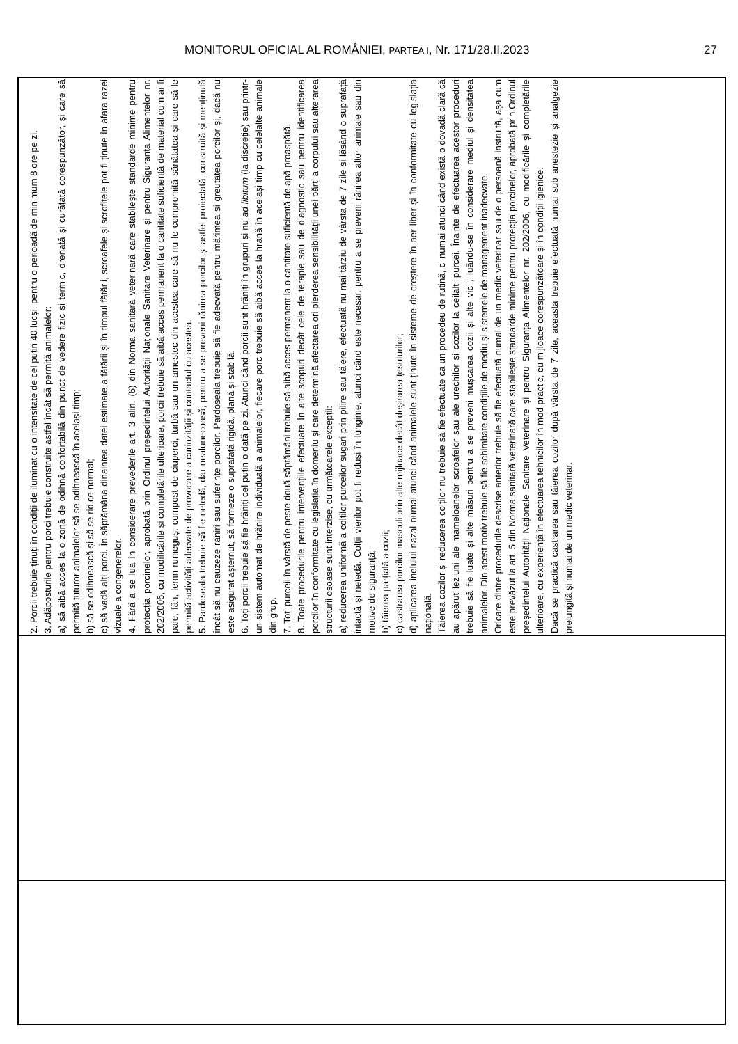MONITORUL OFICIAL AL ROMÂNIEI, PARTEA I, Nr. 171/28.II.2023 27
| 2. Porcii trebuie ținuți în condiții de iluminat cu o intensitate de cel puțin 40 lucși, pentru o perioadă de minimum 8 ore pe zi. 3. Adăposturile pentru porci trebuie construite astfel încât să permită animalelor: a) să aibă acces la o zonă de odihnă confortabilă din punct de vedere fizic și termic, drenată și curățată corespunzător, și care să permită tuturor animalelor să se odihnească în același timp; b) să se odihnească și să se ridice normal; c) să vadă alți porci. În săptămâna dinaintea datei estimate a fătării și în timpul fătării, scroafele și scrofițele pot fi ținute în afara razei vizuale a congenerelor. 4. Fără a se lua în considerare prevederile art. 3 alin. (6) din Norma sanitară veterinară care stabilește standarde minime pentru protecția porcinelor, aprobată prin Ordinul președintelui Autorității Naționale Sanitare Veterinare și pentru Siguranța Alimentelor nr. 202/2006, cu modificările și completările ulterioare, porcii trebuie să aibă acces permanent la o cantitate suficientă de material cum ar fi paie, fân, lemn rumeguș, compost de ciuperci, turbă sau un amestec din acestea care să nu le compromită sănătatea și care să le permită activități adecvate de provocare a curiozității și contactul cu acestea. 5. Pardoseala trebuie să fie netedă, dar nealunecoasă, pentru a se preveni rănirea porcilor și astfel proiectată, construită și menținută încât să nu cauzeze răniri sau suferințe porcilor. Pardoseala trebuie să fie adecvată pentru mărimea și greutatea porcilor și, dacă nu este asigurat așternut, să formeze o suprafață rigidă, plană și stabilă. 6. Toți porcii trebuie să fie hrăniți cel puțin o dată pe zi. Atunci când porcii sunt hrăniți în grupuri și nu ad libitum (la discreție) sau printr-un sistem automat de hrănire individuală a animalelor, fiecare porc trebuie să aibă acces la hrană în același timp cu celelalte animale din grup. 7. Toți purceii în vârstă de peste două săptămâni trebuie să aibă acces permanent la o cantitate suficientă de apă proaspătă. 8. Toate procedurile pentru intervențiile efectuate în alte scopuri decât cele de terapie sau de diagnostic sau pentru identificarea porcilor în conformitate cu legislația în domeniu și care determină afectarea ori pierderea sensibilității unei părți a corpului sau alterarea structurii osoase sunt interzise, cu următoarele excepții: a) reducerea uniformă a colților purceilor sugari prin pilire sau tăiere, efectuată nu mai târziu de vârsta de 7 zile și lăsând o suprafață intactă și netedă. Colții vierilor pot fi reduși în lungime, atunci când este necesar, pentru a se preveni rănirea altor animale sau din motive de siguranță; b) tăierea parțială a cozii; c) castrarea porcilor masculi prin alte mijloace decât deșirarea țesuturilor; d) aplicarea inelului nazal numai atunci când animalele sunt ținute în sisteme de creștere în aer liber și în conformitate cu legislația națională. Tăierea cozilor și reducerea colților nu trebuie să fie efectuate ca un procedeu de rutină, ci numai atunci când există o dovadă clară că au apărut leziuni ale mameloanelor scroafelor sau ale urechilor și cozilor la ceilalți purcei. Înainte de efectuarea acestor proceduri trebuie să fie luate și alte măsuri pentru a se preveni mușcarea cozii și alte vicii, luându-se în considerare mediul și densitatea animalelor. Din acest motiv trebuie să fie schimbate condițiile de mediu și sistemele de management inadecvate. Oricare dintre procedurile descrise anterior trebuie să fie efectuată numai de un medic veterinar sau de o persoană instruită, așa cum este prevăzut la art. 5 din Norma sanitară veterinară care stabilește standarde minime pentru protecția porcinelor, aprobată prin Ordinul președintelui Autorității Naționale Sanitare Veterinare și pentru Siguranța Alimentelor nr. 202/2006, cu modificările și completările ulterioare, cu experiență în efectuarea tehnicilor în mod practic, cu mijloace corespunzătoare și în condiții igienice. Dacă se practică castrarea sau tăierea cozilor după vârsta de 7 zile, aceasta trebuie efectuată numai sub anestezie și analgezie prelungită și numai de un medic veterinar. |